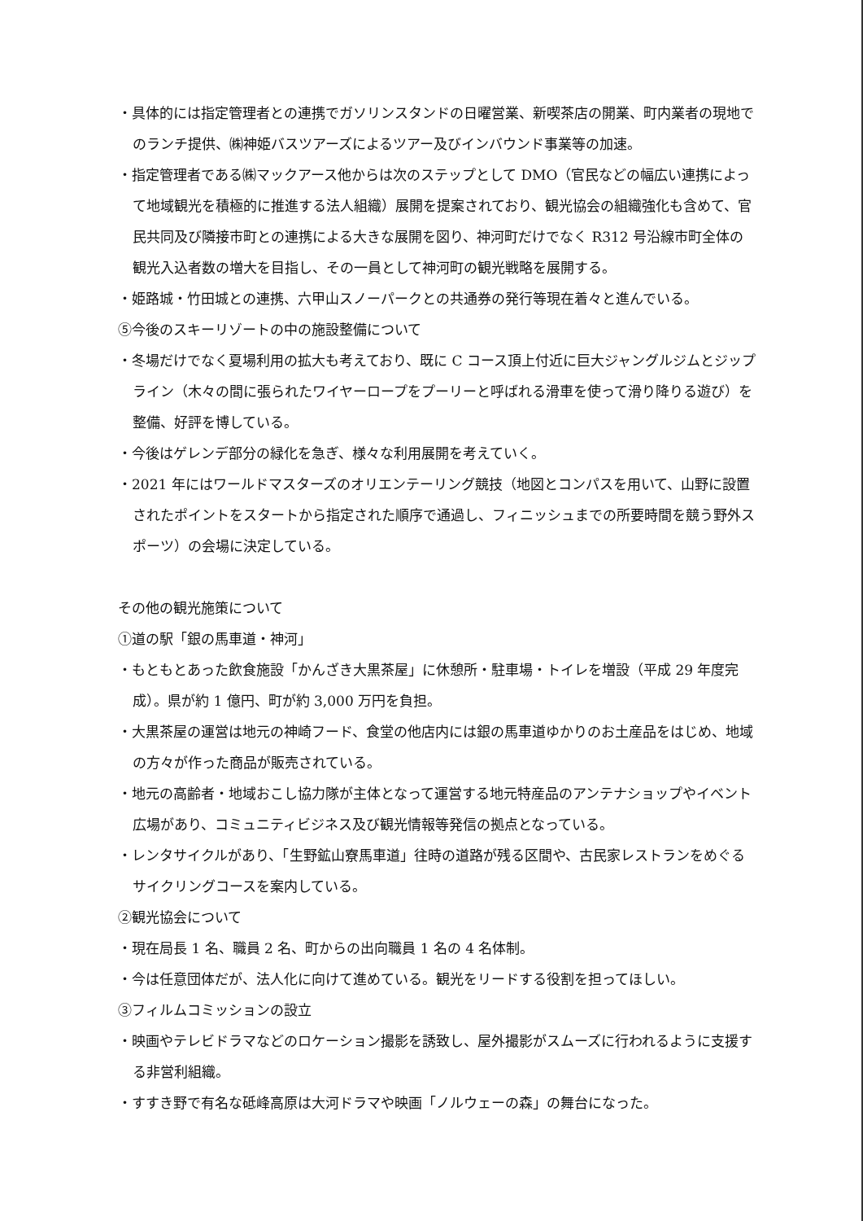・具体的には指定管理者との連携でガソリンスタンドの日曜営業、新喫茶店の開業、町内業者の現地でのランチ提供、㈱神姫バスツアーズによるツアー及びインバウンド事業等の加速。
・指定管理者である㈱マックアース他からは次のステップとして DMO（官民などの幅広い連携によって地域観光を積極的に推進する法人組織）展開を提案されており、観光協会の組織強化も含めて、官民共同及び隣接市町との連携による大きな展開を図り、神河町だけでなく R312 号沿線市町全体の観光入込者数の増大を目指し、その一員として神河町の観光戦略を展開する。
・姫路城・竹田城との連携、六甲山スノーパークとの共通券の発行等現在着々と進んでいる。
⑤今後のスキーリゾートの中の施設整備について
・冬場だけでなく夏場利用の拡大も考えており、既に C コース頂上付近に巨大ジャングルジムとジップライン（木々の間に張られたワイヤーロープをプーリーと呼ばれる滑車を使って滑り降りる遊び）を整備、好評を博している。
・今後はゲレンデ部分の緑化を急ぎ、様々な利用展開を考えていく。
・2021 年にはワールドマスターズのオリエンテーリング競技（地図とコンパスを用いて、山野に設置されたポイントをスタートから指定された順序で通過し、フィニッシュまでの所要時間を競う野外スポーツ）の会場に決定している。
その他の観光施策について
①道の駅「銀の馬車道・神河」
・もともとあった飲食施設「かんざき大黒茶屋」に休憩所・駐車場・トイレを増設（平成 29 年度完成）。県が約 1 億円、町が約 3,000 万円を負担。
・大黒茶屋の運営は地元の神崎フード、食堂の他店内には銀の馬車道ゆかりのお土産品をはじめ、地域の方々が作った商品が販売されている。
・地元の高齢者・地域おこし協力隊が主体となって運営する地元特産品のアンテナショップやイベント広場があり、コミュニティビジネス及び観光情報等発信の拠点となっている。
・レンタサイクルがあり、「生野鉱山寮馬車道」往時の道路が残る区間や、古民家レストランをめぐるサイクリングコースを案内している。
②観光協会について
・現在局長 1 名、職員 2 名、町からの出向職員 1 名の 4 名体制。
・今は任意団体だが、法人化に向けて進めている。観光をリードする役割を担ってほしい。
③フィルムコミッションの設立
・映画やテレビドラマなどのロケーション撮影を誘致し、屋外撮影がスムーズに行われるように支援する非営利組織。
・すすき野で有名な砥峰高原は大河ドラマや映画「ノルウェーの森」の舞台になった。